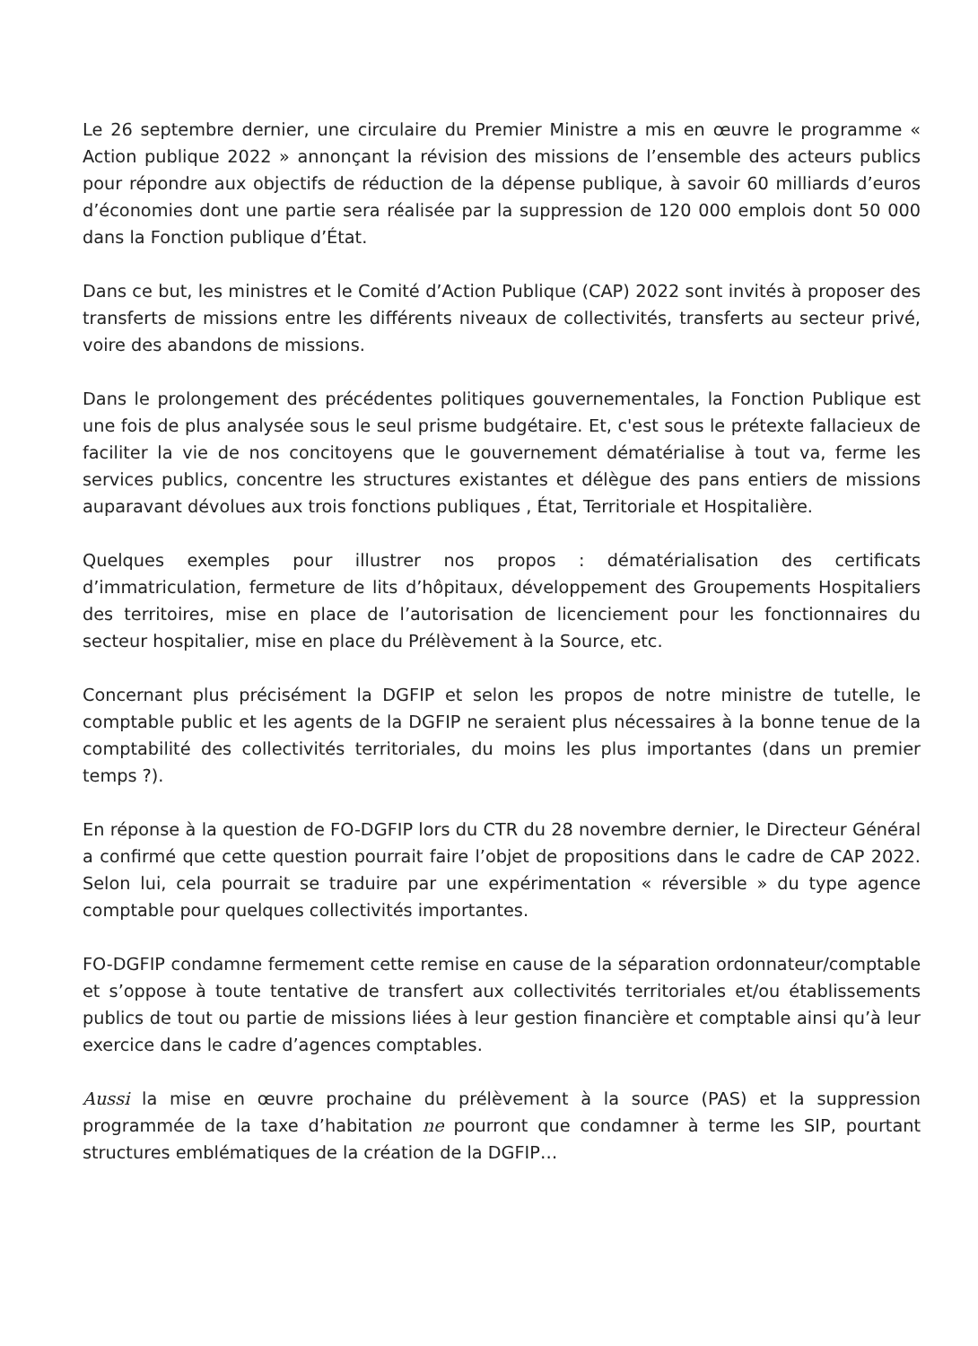Le 26 septembre dernier, une circulaire du Premier Ministre a mis en œuvre le programme « Action publique 2022 » annonçant la révision des missions de l’ensemble des acteurs publics pour répondre aux objectifs de réduction de la dépense publique, à savoir 60 milliards d’euros d’économies dont une partie sera réalisée par la suppression de 120 000 emplois dont 50 000 dans la Fonction publique d’État.
Dans ce but, les ministres et le Comité d’Action Publique (CAP) 2022 sont invités à proposer des transferts de missions entre les différents niveaux de collectivités, transferts au secteur privé, voire des abandons de missions.
Dans le prolongement des précédentes politiques gouvernementales, la Fonction Publique est une fois de plus analysée sous le seul prisme budgétaire. Et, c'est sous le prétexte fallacieux de faciliter la vie de nos concitoyens que le gouvernement dématérialise à tout va, ferme les services publics, concentre les structures existantes et délègue des pans entiers de missions auparavant dévolues aux trois fonctions publiques , État, Territoriale et Hospitalière.
Quelques exemples pour illustrer nos propos : dématérialisation des certificats d’immatriculation, fermeture de lits d’hôpitaux, développement des Groupements Hospitaliers des territoires, mise en place de l’autorisation de licenciement pour les fonctionnaires du secteur hospitalier, mise en place du Prélèvement à la Source, etc.
Concernant plus précisément la DGFIP et selon les propos de notre ministre de tutelle, le comptable public et les agents de la DGFIP ne seraient plus nécessaires à la bonne tenue de la comptabilité des collectivités territoriales, du moins les plus importantes (dans un premier temps ?).
En réponse à la question de FO-DGFIP lors du CTR du 28 novembre dernier, le Directeur Général a confirmé que cette question pourrait faire l’objet de propositions dans le cadre de CAP 2022. Selon lui, cela pourrait se traduire par une expérimentation « réversible » du type agence comptable pour quelques collectivités importantes.
FO-DGFIP condamne fermement cette remise en cause de la séparation ordonnateur/comptable et s’oppose à toute tentative de transfert aux collectivités territoriales et/ou établissements publics de tout ou partie de missions liées à leur gestion financière et comptable ainsi qu’à leur exercice dans le cadre d’agences comptables.
Aussi la mise en œuvre prochaine du prélèvement à la source (PAS) et la suppression programmée de la taxe d’habitation ne pourront que condamner à terme les SIP, pourtant structures emblématiques de la création de la DGFIP…